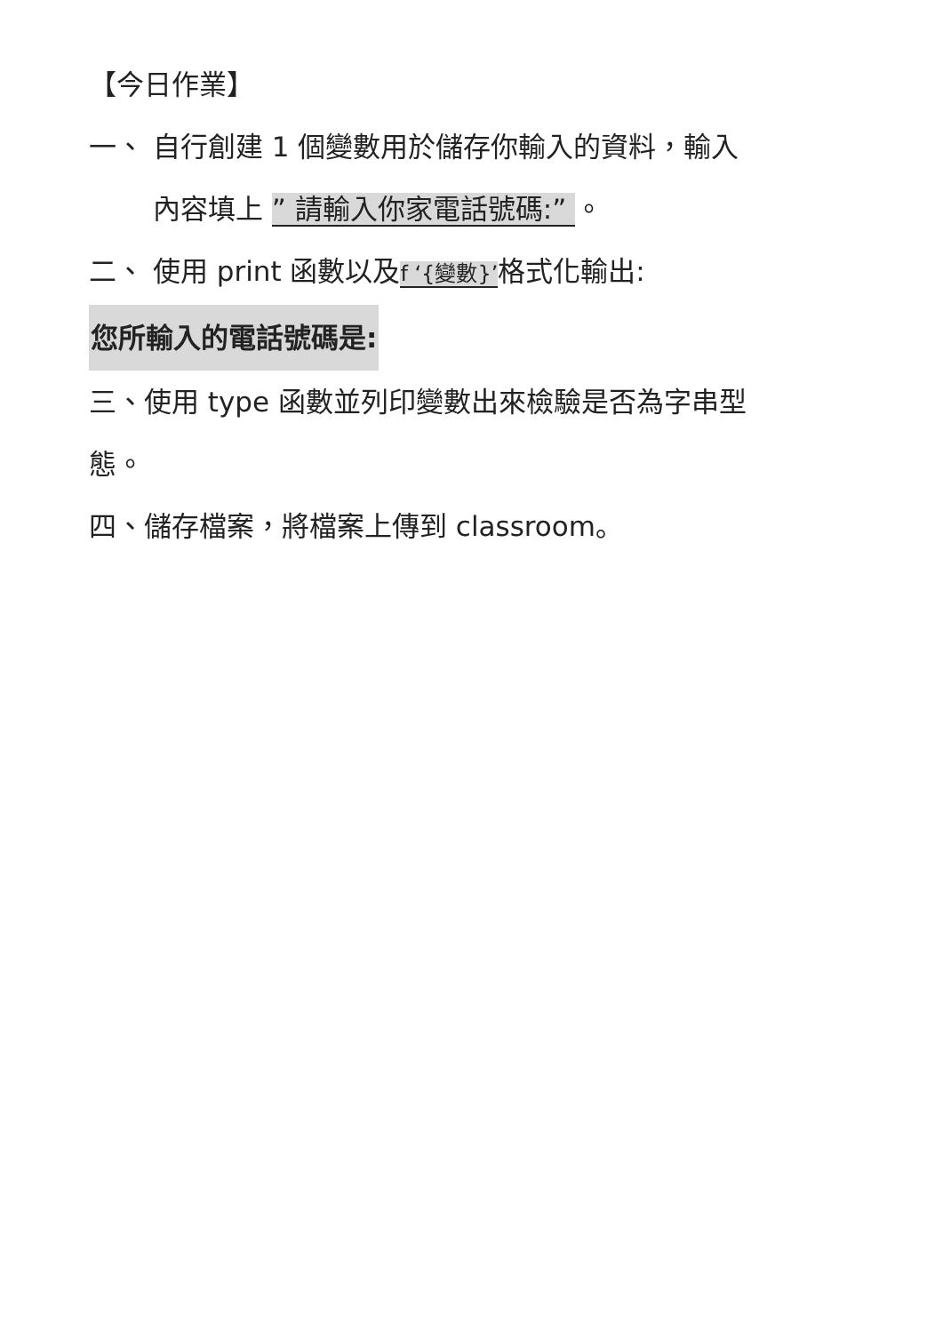【今日作業】
一、 自行創建 1 個變數用於儲存你輸入的資料，輸入
內容填上 ” 請輸入你家電話號碼:” 。
二、 使用 print 函數以及f ‘{變數}’格式化輸出:
您所輸入的電話號碼是:
三、使用 type 函數並列印變數出來檢驗是否為字串型
態。
四、儲存檔案，將檔案上傳到 classroom。